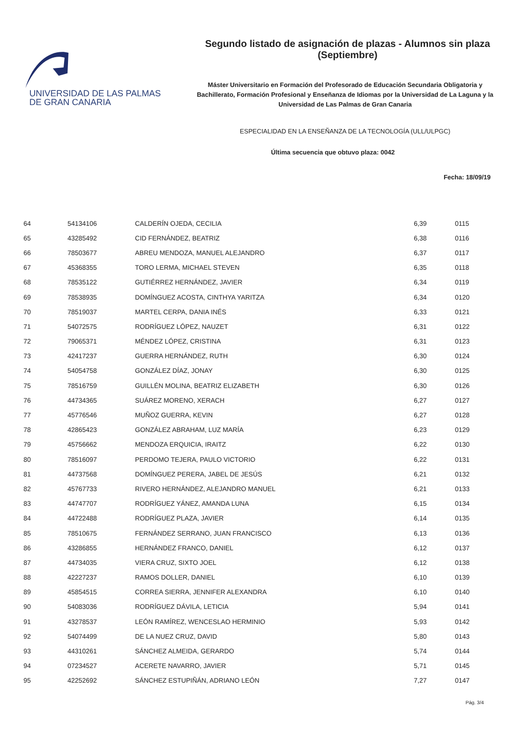UNIVERSIDAD DE LAS PALMAS
DE GRAN CANARIA
Segundo listado de asignación de plazas - Alumnos sin plaza (Septiembre)
Máster Universitario en Formación del Profesorado de Educación Secundaria Obligatoria y
Bachillerato, Formación Profesional y Enseñanza de Idiomas por la Universidad de La Laguna y la
Universidad de Las Palmas de Gran Canaria
ESPECIALIDAD EN LA ENSEÑANZA DE LA TECNOLOGÍA (ULL/ULPGC)
Última secuencia que obtuvo plaza: 0042
Fecha: 18/09/19
| 64 | 54134106 | CALDERÍN OJEDA, CECILIA | 6,39 | 0115 |
| 65 | 43285492 | CID FERNÁNDEZ, BEATRIZ | 6,38 | 0116 |
| 66 | 78503677 | ABREU MENDOZA, MANUEL ALEJANDRO | 6,37 | 0117 |
| 67 | 45368355 | TORO LERMA, MICHAEL STEVEN | 6,35 | 0118 |
| 68 | 78535122 | GUTIÉRREZ HERNÁNDEZ, JAVIER | 6,34 | 0119 |
| 69 | 78538935 | DOMÍNGUEZ ACOSTA, CINTHYA YARITZA | 6,34 | 0120 |
| 70 | 78519037 | MARTEL CERPA, DANIA INÉS | 6,33 | 0121 |
| 71 | 54072575 | RODRÍGUEZ LÓPEZ, NAUZET | 6,31 | 0122 |
| 72 | 79065371 | MÉNDEZ LÓPEZ, CRISTINA | 6,31 | 0123 |
| 73 | 42417237 | GUERRA HERNÁNDEZ, RUTH | 6,30 | 0124 |
| 74 | 54054758 | GONZÁLEZ DÍAZ, JONAY | 6,30 | 0125 |
| 75 | 78516759 | GUILLÉN MOLINA, BEATRIZ ELIZABETH | 6,30 | 0126 |
| 76 | 44734365 | SUÁREZ MORENO, XERACH | 6,27 | 0127 |
| 77 | 45776546 | MUÑOZ GUERRA, KEVIN | 6,27 | 0128 |
| 78 | 42865423 | GONZÁLEZ ABRAHAM, LUZ MARÍA | 6,23 | 0129 |
| 79 | 45756662 | MENDOZA ERQUICIA, IRAITZ | 6,22 | 0130 |
| 80 | 78516097 | PERDOMO TEJERA, PAULO VICTORIO | 6,22 | 0131 |
| 81 | 44737568 | DOMÍNGUEZ PERERA, JABEL DE JESÚS | 6,21 | 0132 |
| 82 | 45767733 | RIVERO HERNÁNDEZ, ALEJANDRO MANUEL | 6,21 | 0133 |
| 83 | 44747707 | RODRÍGUEZ YÁNEZ, AMANDA LUNA | 6,15 | 0134 |
| 84 | 44722488 | RODRÍGUEZ PLAZA, JAVIER | 6,14 | 0135 |
| 85 | 78510675 | FERNÁNDEZ SERRANO, JUAN FRANCISCO | 6,13 | 0136 |
| 86 | 43286855 | HERNÁNDEZ FRANCO, DANIEL | 6,12 | 0137 |
| 87 | 44734035 | VIERA CRUZ, SIXTO JOEL | 6,12 | 0138 |
| 88 | 42227237 | RAMOS DOLLER, DANIEL | 6,10 | 0139 |
| 89 | 45854515 | CORREA SIERRA, JENNIFER ALEXANDRA | 6,10 | 0140 |
| 90 | 54083036 | RODRÍGUEZ DÁVILA, LETICIA | 5,94 | 0141 |
| 91 | 43278537 | LEÓN RAMÍREZ, WENCESLAO HERMINIO | 5,93 | 0142 |
| 92 | 54074499 | DE LA NUEZ CRUZ, DAVID | 5,80 | 0143 |
| 93 | 44310261 | SÁNCHEZ ALMEIDA, GERARDO | 5,74 | 0144 |
| 94 | 07234527 | ACERETE NAVARRO, JAVIER | 5,71 | 0145 |
| 95 | 42252692 | SÁNCHEZ ESTUPIÑÁN, ADRIANO LEÓN | 7,27 | 0147 |
Pág. 3/4